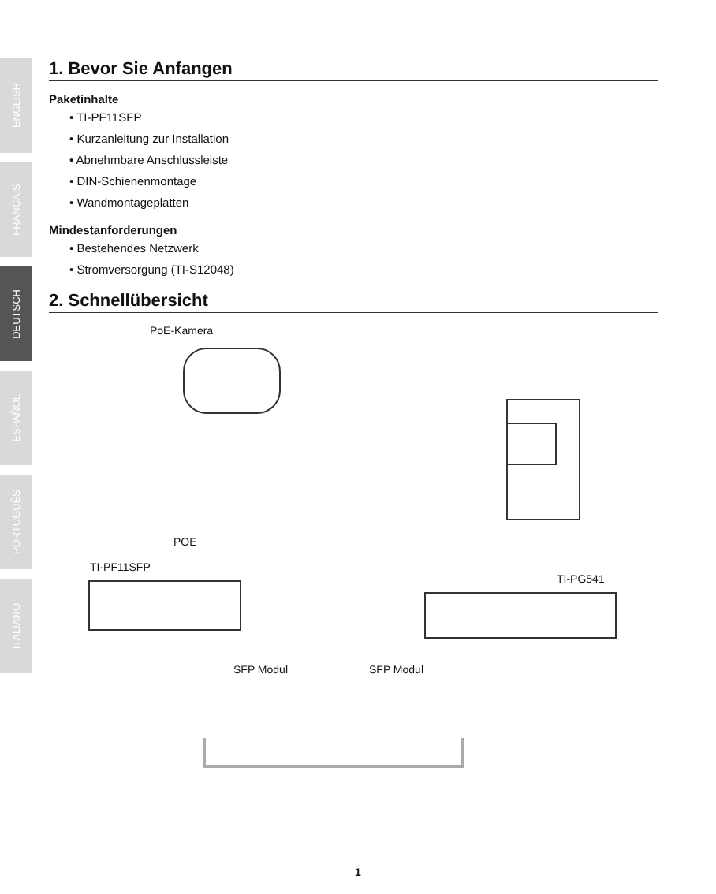ENGLISH
FRANÇAIS
DEUTSCH
ESPAÑOL
PORTUGUÊS
ITALIANO
1. Bevor Sie Anfangen
Paketinhalte
• TI-PF11SFP
• Kurzanleitung zur Installation
• Abnehmbare Anschlussleiste
• DIN-Schienenmontage
• Wandmontageplatten
Mindestanforderungen
• Bestehendes Netzwerk
• Stromversorgung (TI-S12048)
2. Schnellübersicht
PoE-Kamera
POE
TI-PF11SFP
TI-PG541
SFP Modul SFP Modul
1